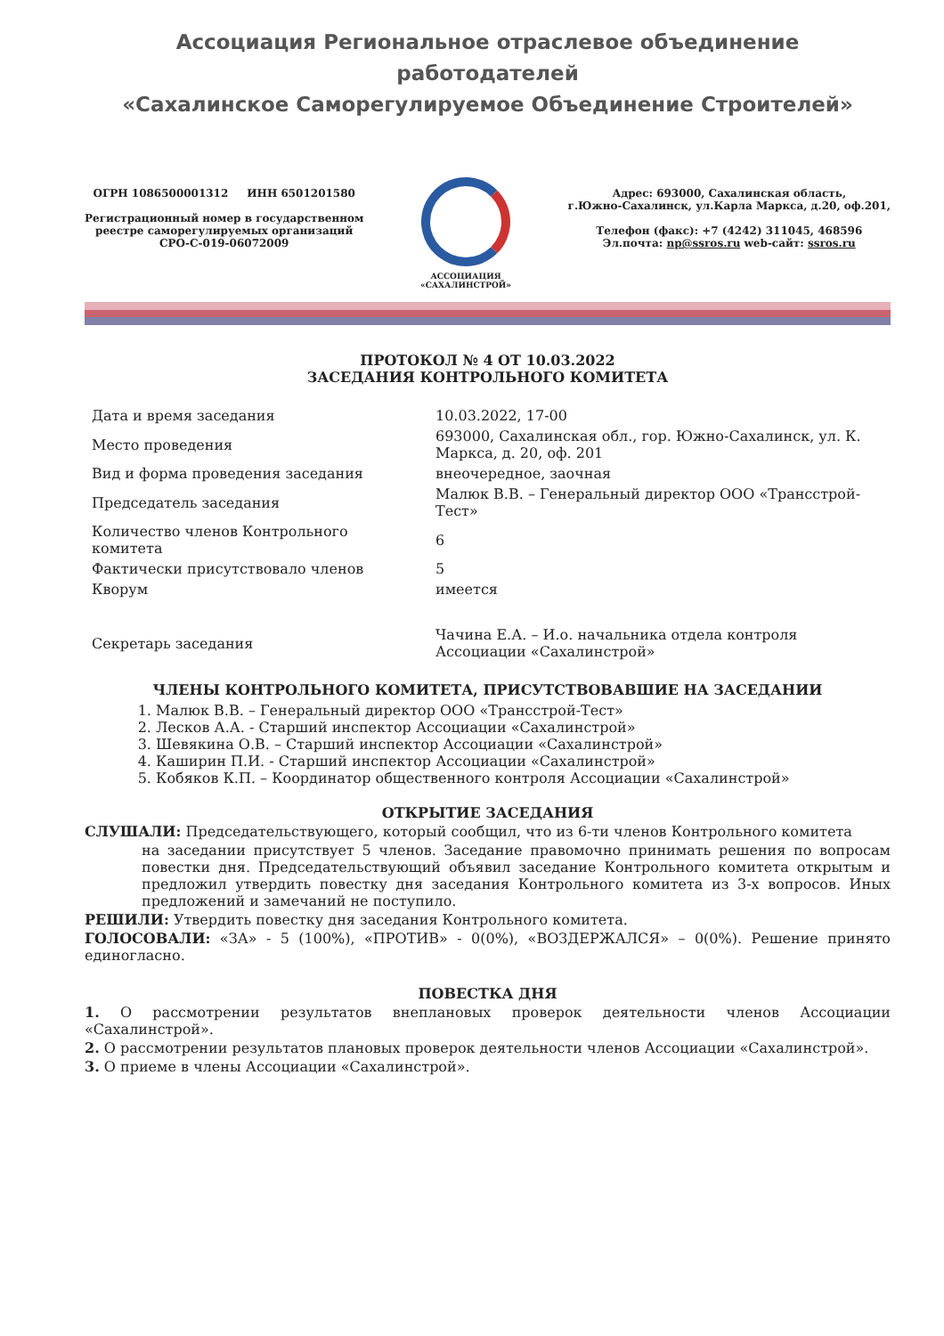Ассоциация Региональное отраслевое объединение работодателей
«Сахалинское Саморегулируемое Объединение Строителей»
ОГРН 1086500001312 ИНН 6501201580
Регистрационный номер в государственном
реестре саморегулируемых организаций
СРО-С-019-06072009
АССОЦИАЦИЯ
«САХАЛИНСТРОЙ»
Адрес: 693000, Сахалинская область,
г.Южно-Сахалинск, ул.Карла Маркса, д.20, оф.201,
Телефон (факс): +7 (4242) 311045, 468596
Эл.почта: np@ssros.ru web-сайт: ssros.ru
ПРОТОКОЛ № 4 ОТ 10.03.2022
ЗАСЕДАНИЯ КОНТРОЛЬНОГО КОМИТЕТА
| Дата и время заседания | 10.03.2022, 17-00 |
| Место проведения | 693000, Сахалинская обл., гор. Южно-Сахалинск, ул. К. Маркса, д. 20, оф. 201 |
| Вид и форма проведения заседания | внеочередное, заочная |
| Председатель заседания | Малюк В.В. – Генеральный директор ООО «Трансстрой-Тест» |
| Количество членов Контрольного комитета | 6 |
| Фактически присутствовало членов | 5 |
| Кворум | имеется |
| Секретарь заседания | Чачина Е.А. – И.о. начальника отдела контроля Ассоциации «Сахалинстрой» |
ЧЛЕНЫ КОНТРОЛЬНОГО КОМИТЕТА, ПРИСУТСТВОВАВШИЕ НА ЗАСЕДАНИИ
1. Малюк В.В. – Генеральный директор ООО «Трансстрой-Тест»
2. Лесков А.А. - Старший инспектор Ассоциации «Сахалинстрой»
3. Шевякина О.В. – Старший инспектор Ассоциации «Сахалинстрой»
4. Каширин П.И. - Старший инспектор Ассоциации «Сахалинстрой»
5. Кобяков К.П. – Координатор общественного контроля Ассоциации «Сахалинстрой»
ОТКРЫТИЕ ЗАСЕДАНИЯ
СЛУШАЛИ: Председательствующего, который сообщил, что из 6-ти членов Контрольного комитета
на заседании присутствует 5 членов. Заседание правомочно принимать решения по вопросам повестки дня. Председательствующий объявил заседание Контрольного комитета открытым и предложил утвердить повестку дня заседания Контрольного комитета из 3-х вопросов. Иных предложений и замечаний не поступило.
РЕШИЛИ: Утвердить повестку дня заседания Контрольного комитета.
ГОЛОСОВАЛИ: «ЗА» - 5 (100%), «ПРОТИВ» - 0(0%), «ВОЗДЕРЖАЛСЯ» – 0(0%). Решение принято единогласно.
ПОВЕСТКА ДНЯ
1. О рассмотрении результатов внеплановых проверок деятельности членов Ассоциации «Сахалинстрой».
2. О рассмотрении результатов плановых проверок деятельности членов Ассоциации «Сахалинстрой».
3. О приеме в члены Ассоциации «Сахалинстрой».